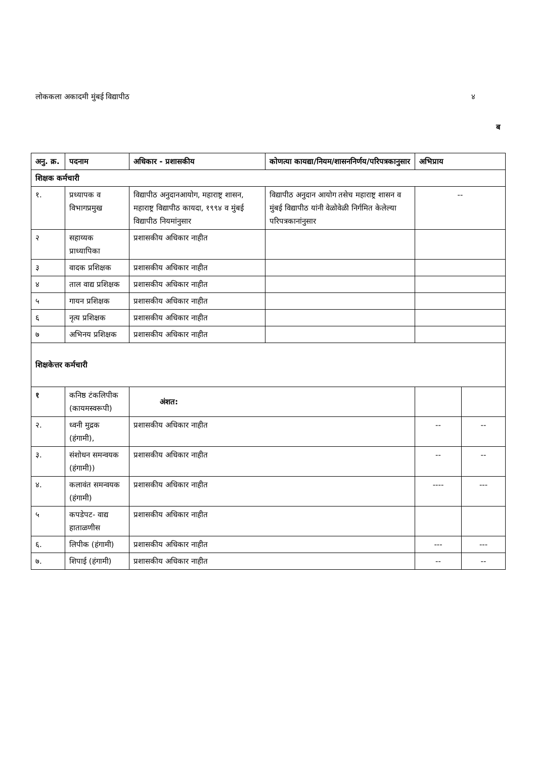लोककला अकादमी मुंबई विद्यापीठ ४
ब
| अनु. क्र. | पदनाम | अधिकार - प्रशासकीय | कोणत्या कायद्या/नियम/शासननिर्णय/परिपत्रकानुसार | अभिप्राय | |
| --- | --- | --- | --- | --- | --- |
| शिक्षक कर्मचारी | | | | | |
| १. | प्रध्यापक व विभागप्रमुख | विद्यापीठ अनुदानआयोग, महाराष्ट्र शासन, महाराष्ट्र विद्यापीठ कायदा, १९९४ व मुंबई विद्यापीठ नियमांनुसार | विद्यापीठ अनुदान आयोग तसेच महाराष्ट्र शासन व मुंबई विद्यापीठ यांनी वेळोवेळी निर्गमित केलेल्या परिपत्रकानांनुसार | -- | |
| २ | सहाय्यक प्राध्यापिका | प्रशासकीय अधिकार नाहीत | | | |
| ३ | वादक प्रशिक्षक | प्रशासकीय अधिकार नाहीत | | | |
| ४ | ताल वाद्य प्रशिक्षक | प्रशासकीय अधिकार नाहीत | | | |
| ५ | गायन प्रशिक्षक | प्रशासकीय अधिकार नाहीत | | | |
| ६ | नृत्य प्रशिक्षक | प्रशासकीय अधिकार नाहीत | | | |
| ७ | अभिनय प्रशिक्षक | प्रशासकीय अधिकार नाहीत | | | |
| शिक्षकेत्तर कर्मचारी | | | | | |
| १ | कनिष्ठ टंकलिपीक (कायमस्वरूपी) | अंशत: | | | |
| २. | ध्वनी मुद्रक (हंगामी), | प्रशासकीय अधिकार नाहीत | | -- | -- |
| ३. | संशोधन समन्वयक (हंगामी)) | प्रशासकीय अधिकार नाहीत | | -- | -- |
| ४. | कलावंत समन्वयक (हंगामी) | प्रशासकीय अधिकार नाहीत | | ---- | --- |
| ५ | कपडेपट- वाद्य हाताळणीस | प्रशासकीय अधिकार नाहीत | | | |
| ६. | लिपीक (हंगामी) | प्रशासकीय अधिकार नाहीत | | --- | --- |
| ७. | शिपाई (हंगामी) | प्रशासकीय अधिकार नाहीत | | -- | -- |